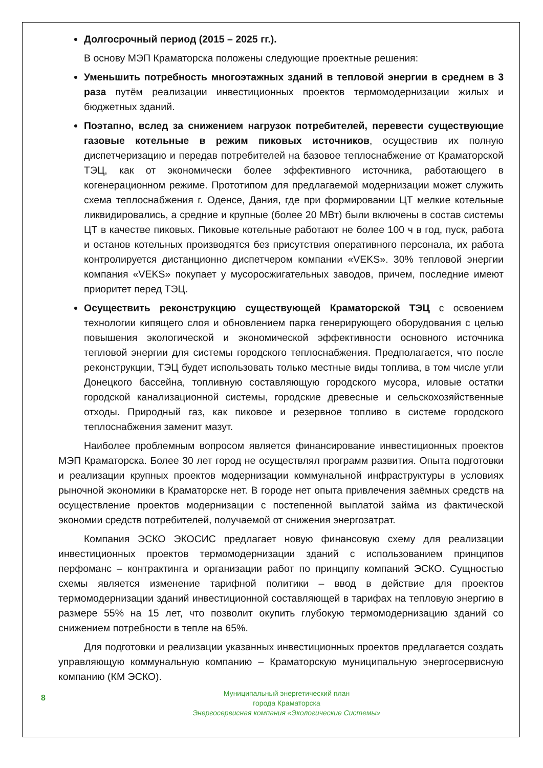Долгосрочный период (2015 – 2025 гг.).
В основу МЭП Краматорска положены следующие проектные решения:
Уменьшить потребность многоэтажных зданий в тепловой энергии в среднем в 3 раза путём реализации инвестиционных проектов термомодернизации жилых и бюджетных зданий.
Поэтапно, вслед за снижением нагрузок потребителей, перевести существующие газовые котельные в режим пиковых источников, осуществив их полную диспетчеризацию и передав потребителей на базовое теплоснабжение от Краматорской ТЭЦ, как от экономически более эффективного источника, работающего в когенерационном режиме. Прототипом для предлагаемой модернизации может служить схема теплоснабжения г. Оденсе, Дания, где при формировании ЦТ мелкие котельные ликвидировались, а средние и крупные (более 20 МВт) были включены в состав системы ЦТ в качестве пиковых. Пиковые котельные работают не более 100 ч в год, пуск, работа и останов котельных производятся без присутствия оперативного персонала, их работа контролируется дистанционно диспетчером компании «VEKS». 30% тепловой энергии компания «VEKS» покупает у мусоросжигательных заводов, причем, последние имеют приоритет перед ТЭЦ.
Осуществить реконструкцию существующей Краматорской ТЭЦ с освоением технологии кипящего слоя и обновлением парка генерирующего оборудования с целью повышения экологической и экономической эффективности основного источника тепловой энергии для системы городского теплоснабжения. Предполагается, что после реконструкции, ТЭЦ будет использовать только местные виды топлива, в том числе угли Донецкого бассейна, топливную составляющую городского мусора, иловые остатки городской канализационной системы, городские древесные и сельскохозяйственные отходы. Природный газ, как пиковое и резервное топливо в системе городского теплоснабжения заменит мазут.
Наиболее проблемным вопросом является финансирование инвестиционных проектов МЭП Краматорска. Более 30 лет город не осуществлял программ развития. Опыта подготовки и реализации крупных проектов модернизации коммунальной инфраструктуры в условиях рыночной экономики в Краматорске нет. В городе нет опыта привлечения заёмных средств на осуществление проектов модернизации с постепенной выплатой займа из фактической экономии средств потребителей, получаемой от снижения энергозатрат.
Компания ЭСКО ЭКОСИС предлагает новую финансовую схему для реализации инвестиционных проектов термомодернизации зданий с использованием принципов перфоманс – контрактинга и организации работ по принципу компаний ЭСКО. Сущностью схемы является изменение тарифной политики – ввод в действие для проектов термомодернизации зданий инвестиционной составляющей в тарифах на тепловую энергию в размере 55% на 15 лет, что позволит окупить глубокую термомодернизацию зданий со снижением потребности в тепле на 65%.
Для подготовки и реализации указанных инвестиционных проектов предлагается создать управляющую коммунальную компанию – Краматорскую муниципальную энергосервисную компанию (КМ ЭСКО).
8
Муниципальный энергетический план
города Краматорска
Энергосервисная компания «Экологические Системы»